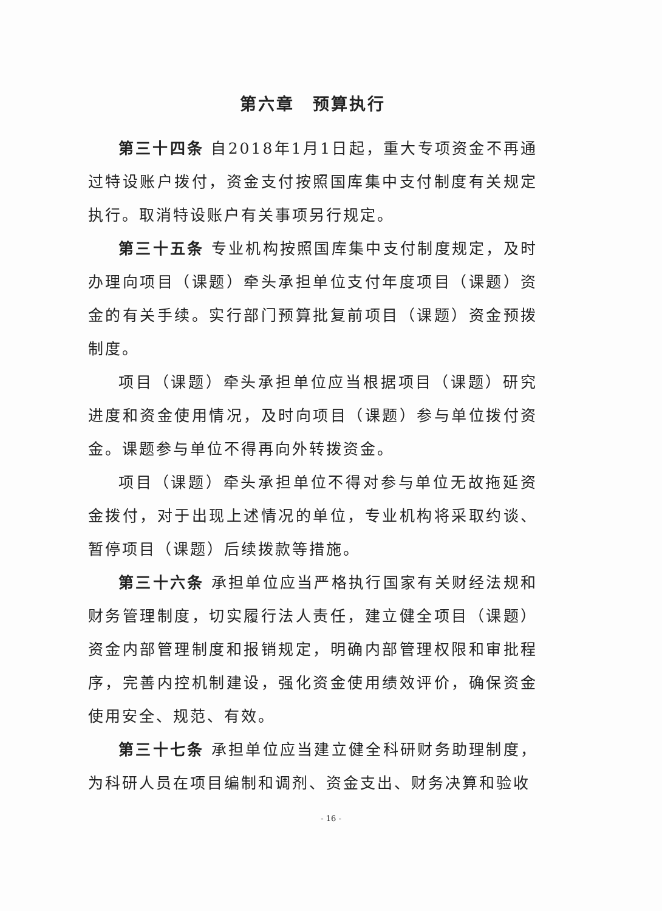第六章　预算执行
第三十四条 自2018年1月1日起，重大专项资金不再通过特设账户拨付，资金支付按照国库集中支付制度有关规定执行。取消特设账户有关事项另行规定。
第三十五条 专业机构按照国库集中支付制度规定，及时办理向项目（课题）牵头承担单位支付年度项目（课题）资金的有关手续。实行部门预算批复前项目（课题）资金预拨制度。
项目（课题）牵头承担单位应当根据项目（课题）研究进度和资金使用情况，及时向项目（课题）参与单位拨付资金。课题参与单位不得再向外转拨资金。
项目（课题）牵头承担单位不得对参与单位无故拖延资金拨付，对于出现上述情况的单位，专业机构将采取约谈、暂停项目（课题）后续拨款等措施。
第三十六条 承担单位应当严格执行国家有关财经法规和财务管理制度，切实履行法人责任，建立健全项目（课题）资金内部管理制度和报销规定，明确内部管理权限和审批程序，完善内控机制建设，强化资金使用绩效评价，确保资金使用安全、规范、有效。
第三十七条 承担单位应当建立健全科研财务助理制度，为科研人员在项目编制和调剂、资金支出、财务决算和验收
- 16 -